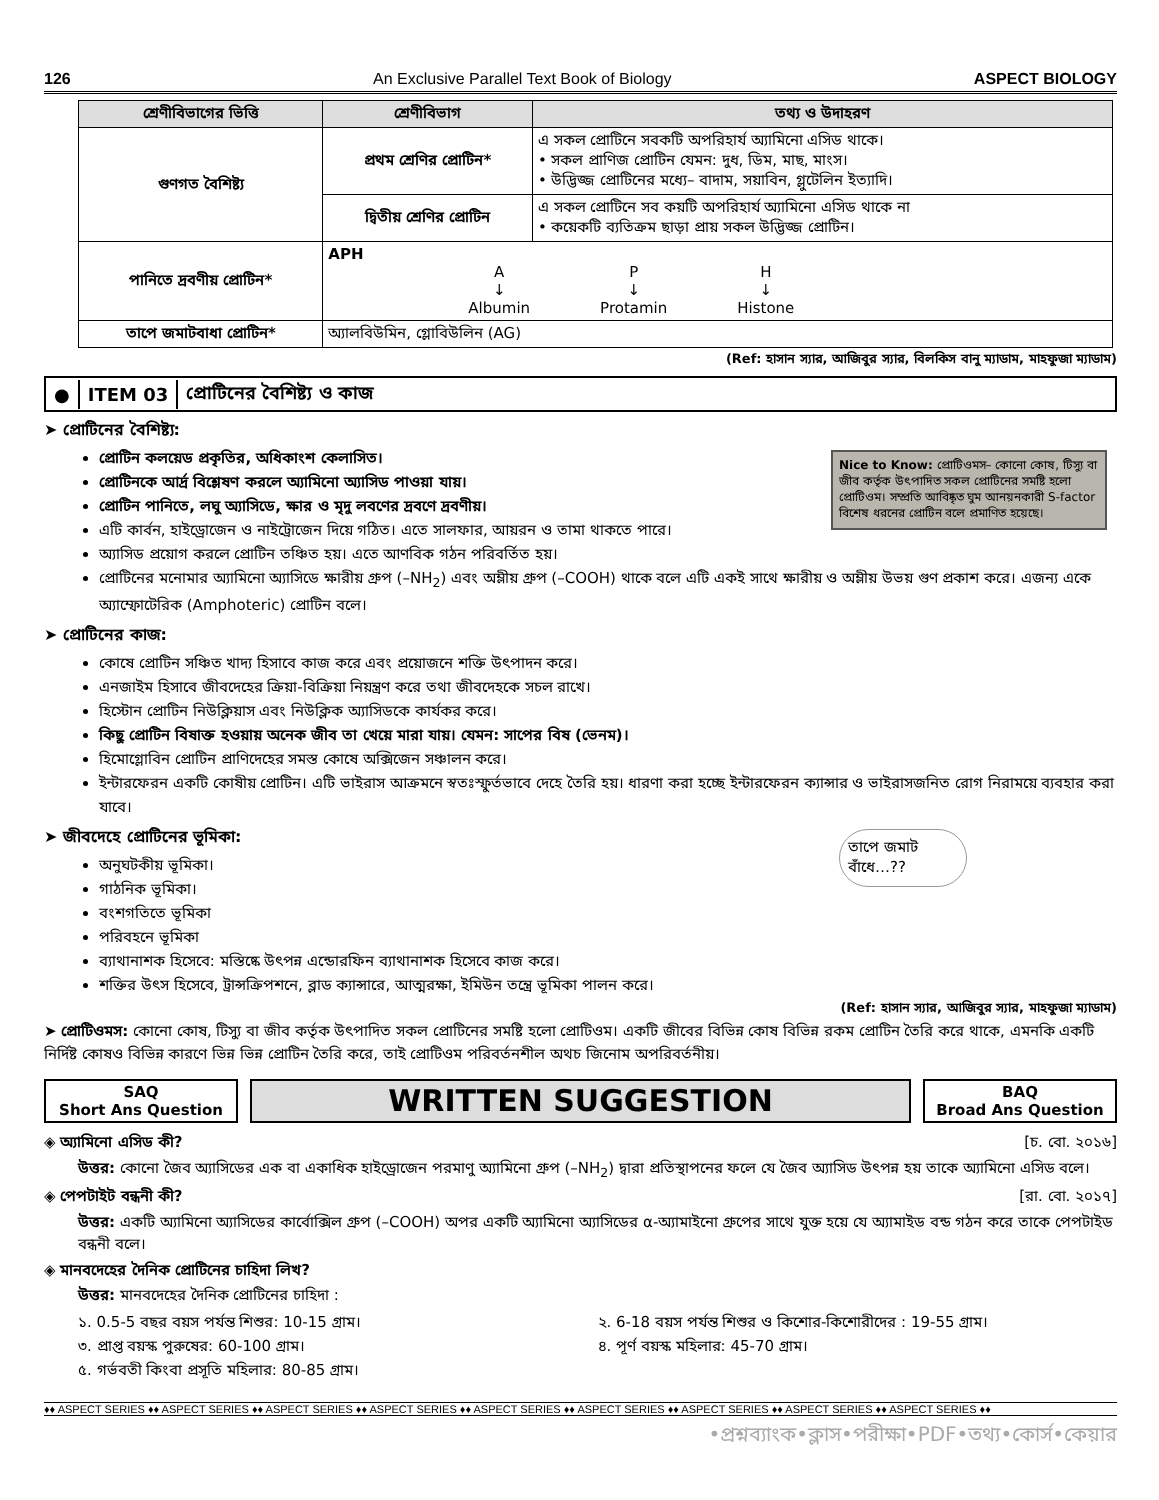126 An Exclusive Parallel Text Book of Biology ASPECT BIOLOGY
| শ্রেণীবিভাগের ভিত্তি | শ্রেণীবিভাগ | তথ্য ও উদাহরণ |
| --- | --- | --- |
| গুণগত বৈশিষ্ট্য | প্রথম শ্রেণির প্রোটিন* | এ সকল প্রোটিনে সবকটি অপরিহার্য অ্যামিনো এসিড থাকে। • সকল প্রাণিজ প্রোটিন যেমন: দুধ, ডিম, মাছ, মাংস। • উদ্ভিজ্জ প্রোটিনের মধ্যে– বাদাম, সয়াবিন, গ্লুটেলিন ইত্যাদি। |
| | দ্বিতীয় শ্রেণির প্রোটিন | এ সকল প্রোটিনে সব কয়টি অপরিহার্য অ্যামিনো এসিড থাকে না • কয়েকটি ব্যতিক্রম ছাড়া প্রায় সকল উদ্ভিজ্জ প্রোটিন। |
| পানিতে দ্রবণীয় প্রোটিন* | APH A ↓ Albumin P ↓ Protamin H ↓ Histone | |
| তাপে জমাটবাধা প্রোটিন* | অ্যালবিউমিন, গ্লোবিউলিন (AG) | |
(Ref: হাসান স্যার, আজিবুর স্যার, বিলকিস বানু ম্যাডাম, মাহফুজা ম্যাডাম)
● ITEM 03 প্রোটিনের বৈশিষ্ট্য ও কাজ
Nice to Know: প্রোটিওমস– কোনো কোষ, টিস্যু বা জীব কর্তৃক উৎপাদিত সকল প্রোটিনের সমষ্টি হলো প্রোটিওম। সম্প্রতি আবিষ্কৃত ঘুম আনয়নকারী S-factor বিশেষ ধরনের প্রোটিন বলে প্রমাণিত হয়েছে।
➤ প্রোটিনের বৈশিষ্ট্য:
প্রোটিন কলয়েড প্রকৃতির, অধিকাংশ কেলাসিত।
প্রোটিনকে আর্দ্র বিশ্লেষণ করলে অ্যামিনো অ্যাসিড পাওয়া যায়।
প্রোটিন পানিতে, লঘু অ্যাসিডে, ক্ষার ও মৃদু লবণের দ্রবণে দ্রবণীয়।
এটি কার্বন, হাইড্রোজেন ও নাইট্রোজেন দিয়ে গঠিত। এতে সালফার, আয়রন ও তামা থাকতে পারে।
অ্যাসিড প্রয়োগ করলে প্রোটিন তঞ্চিত হয়। এতে আণবিক গঠন পরিবর্তিত হয়।
প্রোটিনের মনোমার অ্যামিনো অ্যাসিডে ক্ষারীয় গ্রুপ (–NH<sub>2</sub>) এবং অম্লীয় গ্রুপ (–COOH) থাকে বলে এটি একই সাথে ক্ষারীয় ও অম্লীয় উভয় গুণ প্রকাশ করে। এজন্য একে অ্যাম্ফোটেরিক (Amphoteric) প্রোটিন বলে।
➤ প্রোটিনের কাজ:
কোষে প্রোটিন সঞ্চিত খাদ্য হিসাবে কাজ করে এবং প্রয়োজনে শক্তি উৎপাদন করে।
এনজাইম হিসাবে জীবদেহের ক্রিয়া-বিক্রিয়া নিয়ন্ত্রণ করে তথা জীবদেহকে সচল রাখে।
হিস্টোন প্রোটিন নিউক্লিয়াস এবং নিউক্লিক অ্যাসিডকে কার্যকর করে।
কিছু প্রোটিন বিষাক্ত হওয়ায় অনেক জীব তা খেয়ে মারা যায়। যেমন: সাপের বিষ (ভেনম)।
হিমোগ্লোবিন প্রোটিন প্রাণিদেহের সমস্ত কোষে অক্সিজেন সঞ্চালন করে।
ইন্টারফেরন একটি কোষীয় প্রোটিন। এটি ভাইরাস আক্রমনে স্বতঃস্ফুর্তভাবে দেহে তৈরি হয়। ধারণা করা হচ্ছে ইন্টারফেরন ক্যান্সার ও ভাইরাসজনিত রোগ নিরাময়ে ব্যবহার করা যাবে।
তাপে জমাট বাঁধে…??
➤ জীবদেহে প্রোটিনের ভূমিকা:
অনুঘটকীয় ভূমিকা।
গাঠনিক ভূমিকা।
বংশগতিতে ভূমিকা
পরিবহনে ভূমিকা
ব্যাথানাশক হিসেবে: মস্তিষ্কে উৎপন্ন এন্ডোরফিন ব্যাথানাশক হিসেবে কাজ করে।
শক্তির উৎস হিসেবে, ট্রান্সক্রিপশনে, ব্লাড ক্যান্সারে, আত্মরক্ষা, ইমিউন তন্ত্রে ভূমিকা পালন করে।
(Ref: হাসান স্যার, আজিবুর স্যার, মাহফুজা ম্যাডাম)
➤ প্রোটিওমস: কোনো কোষ, টিস্যু বা জীব কর্তৃক উৎপাদিত সকল প্রোটিনের সমষ্টি হলো প্রোটিওম। একটি জীবের বিভিন্ন কোষ বিভিন্ন রকম প্রোটিন তৈরি করে থাকে, এমনকি একটি নির্দিষ্ট কোষও বিভিন্ন কারণে ভিন্ন ভিন্ন প্রোটিন তৈরি করে, তাই প্রোটিওম পরিবর্তনশীল অথচ জিনোম অপরিবর্তনীয়।
SAQ
Short Ans Question
WRITTEN SUGGESTION
BAQ
Broad Ans Question
◈ অ্যামিনো এসিড কী? [চ. বো. ২০১৬]
উত্তর: কোনো জৈব অ্যাসিডের এক বা একাধিক হাইড্রোজেন পরমাণু অ্যামিনো গ্রুপ (–NH<sub>2</sub>) দ্বারা প্রতিস্থাপনের ফলে যে জৈব অ্যাসিড উৎপন্ন হয় তাকে অ্যামিনো এসিড বলে।
◈ পেপটাইট বন্ধনী কী? [রা. বো. ২০১৭]
উত্তর: একটি অ্যামিনো অ্যাসিডের কার্বোক্সিল গ্রুপ (–COOH) অপর একটি অ্যামিনো অ্যাসিডের α-অ্যামাইনো গ্রুপের সাথে যুক্ত হয়ে যে অ্যামাইড বন্ড গঠন করে তাকে পেপটাইড বন্ধনী বলে।
◈ মানবদেহের দৈনিক প্রোটিনের চাহিদা লিখ?
উত্তর: মানবদেহের দৈনিক প্রোটিনের চাহিদা :
১. 0.5-5 বছর বয়স পর্যন্ত শিশুর: 10-15 গ্রাম।
২. 6-18 বয়স পর্যন্ত শিশুর ও কিশোর-কিশোরীদের : 19-55 গ্রাম।
৩. প্রাপ্ত বয়স্ক পুরুষের: 60-100 গ্রাম।
৪. পূর্ণ বয়স্ক মহিলার: 45-70 গ্রাম।
৫. গর্ভবতী কিংবা প্রসূতি মহিলার: 80-85 গ্রাম।
♦♦ ASPECT SERIES ♦♦ ASPECT SERIES ♦♦ ASPECT SERIES ♦♦ ASPECT SERIES ♦♦ ASPECT SERIES ♦♦ ASPECT SERIES ♦♦ ASPECT SERIES ♦♦ ASPECT SERIES ♦♦ ASPECT SERIES ♦♦
•প্রশ্নব্যাংক•ক্লাস•পরীক্ষা•PDF•তথ্য•কোর্স•কেয়ার